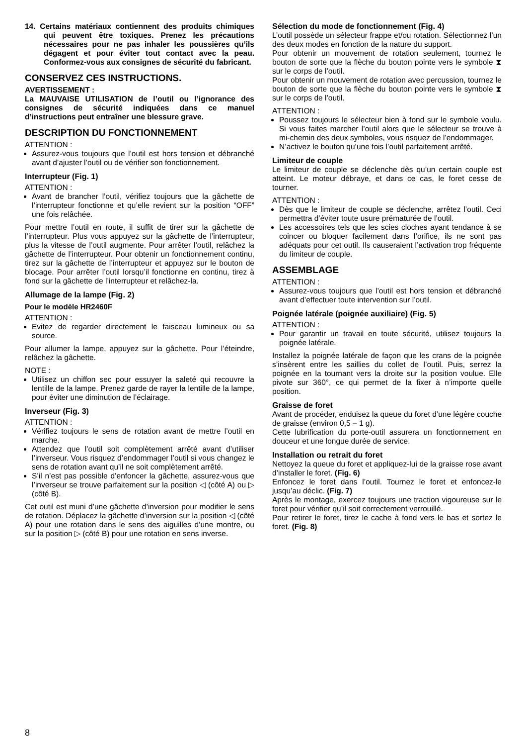14. Certains matériaux contiennent des produits chimiques qui peuvent être toxiques. Prenez les précautions nécessaires pour ne pas inhaler les poussières qu’ils dégagent et pour éviter tout contact avec la peau. Conformez-vous aux consignes de sécurité du fabricant.
CONSERVEZ CES INSTRUCTIONS.
AVERTISSEMENT :
La MAUVAISE UTILISATION de l’outil ou l’ignorance des consignes de sécurité indiquées dans ce manuel d’instructions peut entraîner une blessure grave.
DESCRIPTION DU FONCTIONNEMENT
ATTENTION :
Assurez-vous toujours que l’outil est hors tension et débranché avant d’ajuster l’outil ou de vérifier son fonctionnement.
Interrupteur (Fig. 1)
ATTENTION :
Avant de brancher l’outil, vérifiez toujours que la gâchette de l’interrupteur fonctionne et qu’elle revient sur la position “OFF” une fois relâchée.
Pour mettre l’outil en route, il suffit de tirer sur la gâchette de l’interrupteur. Plus vous appuyez sur la gâchette de l’interrupteur, plus la vitesse de l’outil augmente. Pour arrêter l’outil, relâchez la gâchette de l’interrupteur. Pour obtenir un fonctionnement continu, tirez sur la gâchette de l’interrupteur et appuyez sur le bouton de blocage. Pour arrêter l’outil lorsqu’il fonctionne en continu, tirez à fond sur la gâchette de l’interrupteur et relâchez-la.
Allumage de la lampe (Fig. 2)
Pour le modèle HR2460F
ATTENTION :
Evitez de regarder directement le faisceau lumineux ou sa source.
Pour allumer la lampe, appuyez sur la gâchette. Pour l’éteindre, relâchez la gâchette.
NOTE :
Utilisez un chiffon sec pour essuyer la saleté qui recouvre la lentille de la lampe. Prenez garde de rayer la lentille de la lampe, pour éviter une diminution de l’éclairage.
Inverseur (Fig. 3)
ATTENTION :
Vérifiez toujours le sens de rotation avant de mettre l’outil en marche.
Attendez que l’outil soit complètement arrêté avant d’utiliser l’inverseur. Vous risquez d’endommager l’outil si vous changez le sens de rotation avant qu’il ne soit complètement arrêté.
S’il n’est pas possible d’enfoncer la gâchette, assurez-vous que l’inverseur se trouve parfaitement sur la position ◁ (côté A) ou ▷ (côté B).
Cet outil est muni d’une gâchette d’inversion pour modifier le sens de rotation. Déplacez la gâchette d’inversion sur la position ◁ (côté A) pour une rotation dans le sens des aiguilles d’une montre, ou sur la position ▷ (côté B) pour une rotation en sens inverse.
Sélection du mode de fonctionnement (Fig. 4)
L’outil possède un sélecteur frappe et/ou rotation. Sélectionnez l’un des deux modes en fonction de la nature du support.
Pour obtenir un mouvement de rotation seulement, tournez le bouton de sorte que la flèche du bouton pointe vers le symbole ⧗ sur le corps de l’outil.
Pour obtenir un mouvement de rotation avec percussion, tournez le bouton de sorte que la flèche du bouton pointe vers le symbole ⧗ sur le corps de l’outil.
ATTENTION :
Poussez toujours le sélecteur bien à fond sur le symbole voulu. Si vous faites marcher l’outil alors que le sélecteur se trouve à mi-chemin des deux symboles, vous risquez de l’endommager.
N’activez le bouton qu’une fois l’outil parfaitement arrêté.
Limiteur de couple
Le limiteur de couple se déclenche dès qu’un certain couple est atteint. Le moteur débraye, et dans ce cas, le foret cesse de tourner.
ATTENTION :
Dès que le limiteur de couple se déclenche, arrêtez l’outil. Ceci permettra d’éviter toute usure prématurée de l’outil.
Les accessoires tels que les scies cloches ayant tendance à se coincer ou bloquer facilement dans l’orifice, ils ne sont pas adéquats pour cet outil. Ils causeraient l’activation trop fréquente du limiteur de couple.
ASSEMBLAGE
ATTENTION :
Assurez-vous toujours que l’outil est hors tension et débranché avant d’effectuer toute intervention sur l’outil.
Poignée latérale (poignée auxiliaire) (Fig. 5)
ATTENTION :
Pour garantir un travail en toute sécurité, utilisez toujours la poignée latérale.
Installez la poignée latérale de façon que les crans de la poignée s’insèrent entre les saillies du collet de l’outil. Puis, serrez la poignée en la tournant vers la droite sur la position voulue. Elle pivote sur 360°, ce qui permet de la fixer à n’importe quelle position.
Graisse de foret
Avant de procéder, enduisez la queue du foret d’une légère couche de graisse (environ 0,5 – 1 g).
Cette lubrification du porte-outil assurera un fonctionnement en douceur et une longue durée de service.
Installation ou retrait du foret
Nettoyez la queue du foret et appliquez-lui de la graisse rose avant d’installer le foret. (Fig. 6)
Enfoncez le foret dans l’outil. Tournez le foret et enfoncez-le jusqu’au déclic. (Fig. 7)
Après le montage, exercez toujours une traction vigoureuse sur le foret pour vérifier qu’il soit correctement verrouillé.
Pour retirer le foret, tirez le cache à fond vers le bas et sortez le foret. (Fig. 8)
8